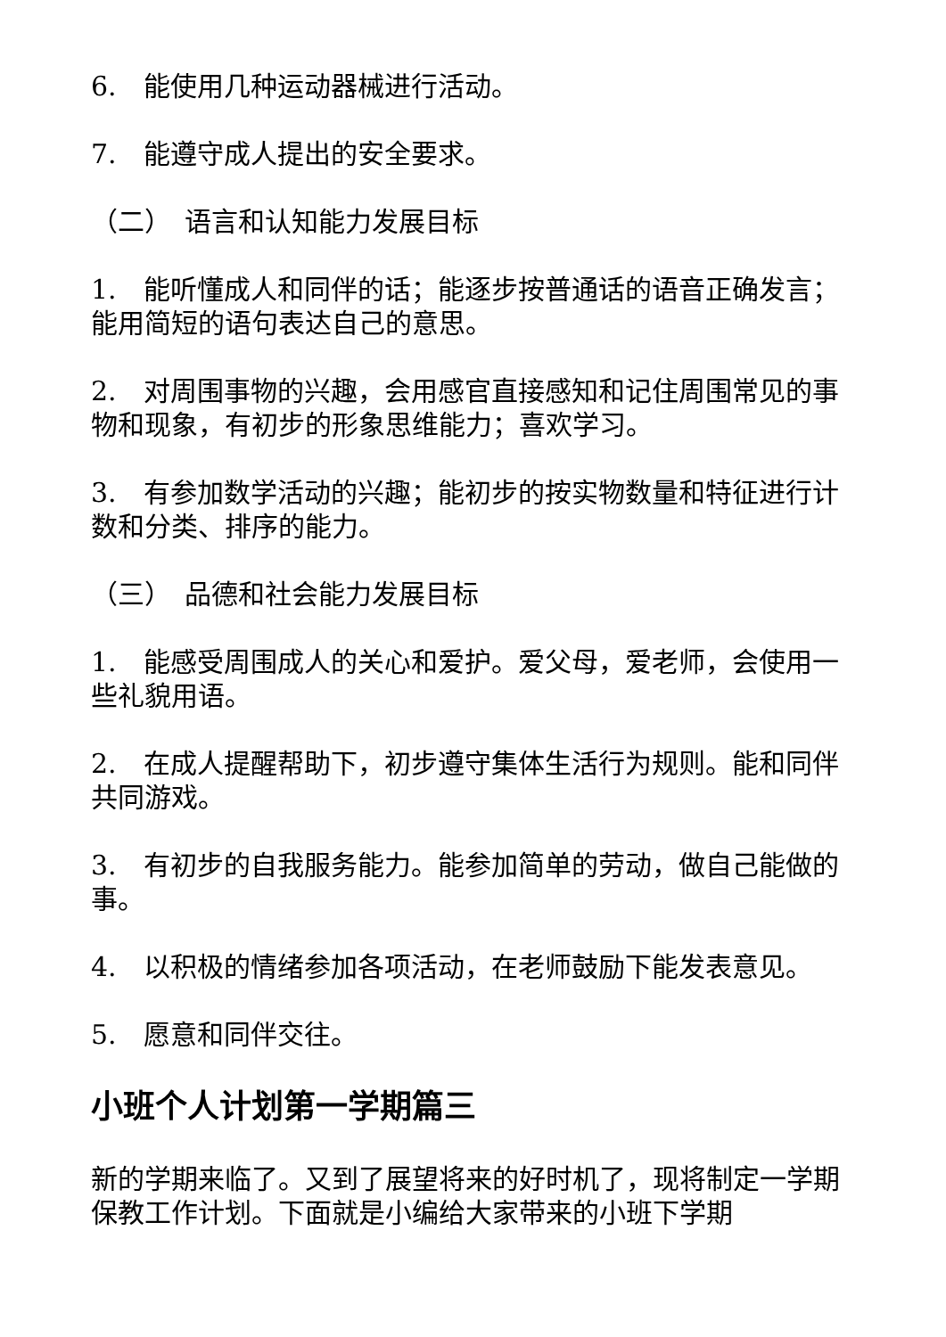6.　能使用几种运动器械进行活动。
7.　能遵守成人提出的安全要求。
（二）　语言和认知能力发展目标
1.　能听懂成人和同伴的话；能逐步按普通话的语音正确发言；能用简短的语句表达自己的意思。
2.　对周围事物的兴趣，会用感官直接感知和记住周围常见的事物和现象，有初步的形象思维能力；喜欢学习。
3.　有参加数学活动的兴趣；能初步的按实物数量和特征进行计数和分类、排序的能力。
（三）　品德和社会能力发展目标
1.　能感受周围成人的关心和爱护。爱父母，爱老师，会使用一些礼貌用语。
2.　在成人提醒帮助下，初步遵守集体生活行为规则。能和同伴共同游戏。
3.　有初步的自我服务能力。能参加简单的劳动，做自己能做的事。
4.　以积极的情绪参加各项活动，在老师鼓励下能发表意见。
5.　愿意和同伴交往。
小班个人计划第一学期篇三
新的学期来临了。又到了展望将来的好时机了，现将制定一学期保教工作计划。下面就是小编给大家带来的小班下学期